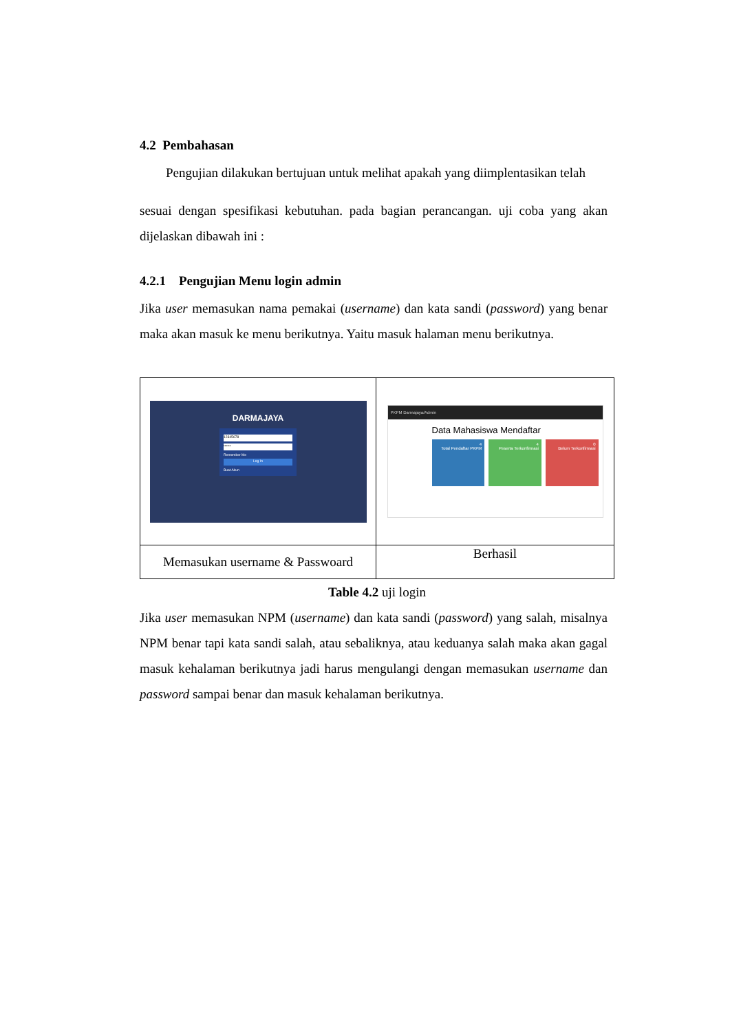4.2 Pembahasan
Pengujian dilakukan bertujuan untuk melihat apakah yang diimplentasikan telah
sesuai dengan spesifikasi kebutuhan. pada bagian perancangan. uji coba yang akan dijelaskan dibawah ini :
4.2.1 Pengujian Menu login admin
Jika user memasukan nama pemakai (username) dan kata sandi (password) yang benar maka akan masuk ke menu berikutnya. Yaitu masuk halaman menu berikutnya.
| DARMAJAYA 12345678 •••••• Remember Me Log In Buat Akun | PKPM Darmajaya/Admin Data Mahasiswa Mendaftar 4 Total Pendaftar PKPM 4 Peserta Terkonfirmasi 0 Belum Terkonfirmasi |
| Memasukan username & Passwoard | Berhasil |
Table 4.2 uji login
Jika user memasukan NPM (username) dan kata sandi (password) yang salah, misalnya NPM benar tapi kata sandi salah, atau sebaliknya, atau keduanya salah maka akan gagal masuk kehalaman berikutnya jadi harus mengulangi dengan memasukan username dan password sampai benar dan masuk kehalaman berikutnya.